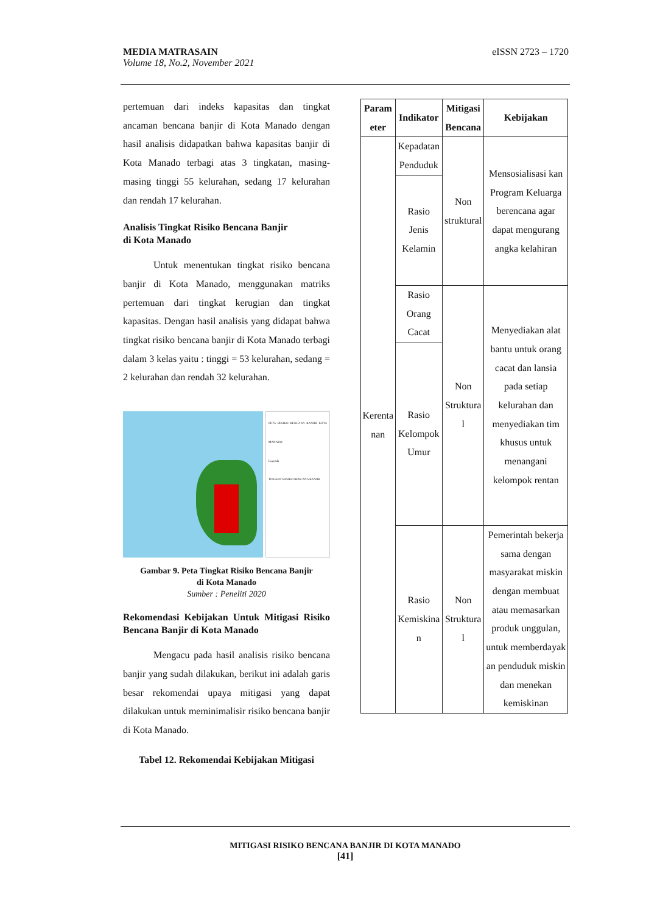eISSN 2723 – 1720 MEDIA MATRASAIN
Volume 18, No.2, November 2021
pertemuan dari indeks kapasitas dan tingkat ancaman bencana banjir di Kota Manado dengan hasil analisis didapatkan bahwa kapasitas banjir di Kota Manado terbagi atas 3 tingkatan, masing-masing tinggi 55 kelurahan, sedang 17 kelurahan dan rendah 17 kelurahan.
Analisis Tingkat Risiko Bencana Banjir
di Kota Manado
Untuk menentukan tingkat risiko bencana banjir di Kota Manado, menggunakan matriks pertemuan dari tingkat kerugian dan tingkat kapasitas. Dengan hasil analisis yang didapat bahwa tingkat risiko bencana banjir di Kota Manado terbagi dalam 3 kelas yaitu : tinggi = 53 kelurahan, sedang = 2 kelurahan dan rendah 32 kelurahan.
PETA RESIKO BENCANA BANJIR KOTA MANADO
Legenda
TINGKAT RESIKO BENCANA BANJIR
Gambar 9. Peta Tingkat Risiko Bencana Banjir
di Kota Manado
Sumber : Peneliti 2020
Rekomendasi Kebijakan Untuk Mitigasi Risiko Bencana Banjir di Kota Manado
Mengacu pada hasil analisis risiko bencana banjir yang sudah dilakukan, berikut ini adalah garis besar rekomendai upaya mitigasi yang dapat dilakukan untuk meminimalisir risiko bencana banjir di Kota Manado.
Tabel 12. Rekomendai Kebijakan Mitigasi
| Param eter | Indikator | Mitigasi Bencana | Kebijakan |
| --- | --- | --- | --- |
| Kerenta nan | Kepadatan Penduduk | Non struktural | Mensosialisasi kan Program Keluarga berencana agar dapat mengurang angka kelahiran |
| | Rasio Jenis Kelamin | | |
| | Rasio Orang Cacat | Non Struktura l | Menyediakan alat bantu untuk orang cacat dan lansia pada setiap kelurahan dan menyediakan tim khusus untuk menangani kelompok rentan |
| | Rasio Kelompok Umur | | |
| | Rasio Kemiskina n | Non Struktura l | Pemerintah bekerja sama dengan masyarakat miskin dengan membuat atau memasarkan produk unggulan, untuk memberdayak an penduduk miskin dan menekan kemiskinan |
MITIGASI RISIKO BENCANA BANJIR DI KOTA MANADO
[41]